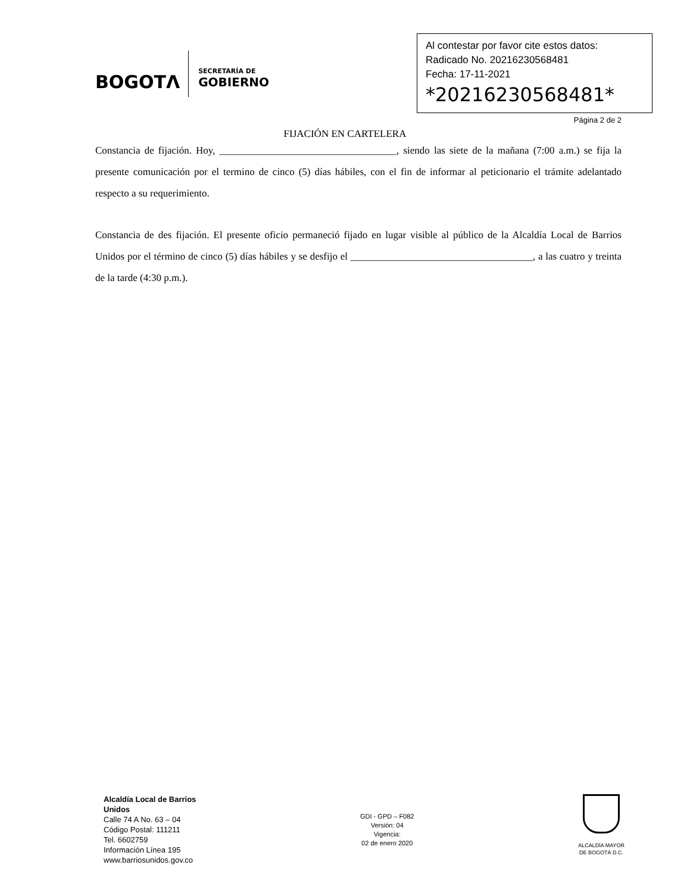BOGOTΛ
SECRETARÍA DE
GOBIERNO
Al contestar por favor cite estos datos:
Radicado No. 20216230568481
Fecha: 17-11-2021
*20216230568481*
Página 2 de 2
FIJACIÓN EN CARTELERA
Constancia de fijación. Hoy, ___________________________________, siendo las siete de la mañana (7:00 a.m.) se fija la presente comunicación por el termino de cinco (5) días hábiles, con el fin de informar al peticionario el trámite adelantado respecto a su requerimiento.
Constancia de des fijación. El presente oficio permaneció fijado en lugar visible al público de la Alcaldía Local de Barrios Unidos por el término de cinco (5) días hábiles y se desfijo el ____________________________________, a las cuatro y treinta de la tarde (4:30 p.m.).
Alcaldía Local de Barrios
Unidos
Calle 74 A No. 63 – 04
Código Postal: 111211
Tel. 6602759
Información Línea 195
www.barriosunidos.gov.co
GDI - GPD – F082
Versión: 04
Vigencia:
02 de enero 2020
ALCALDÍA MAYOR
DE BOGOTÁ D.C.